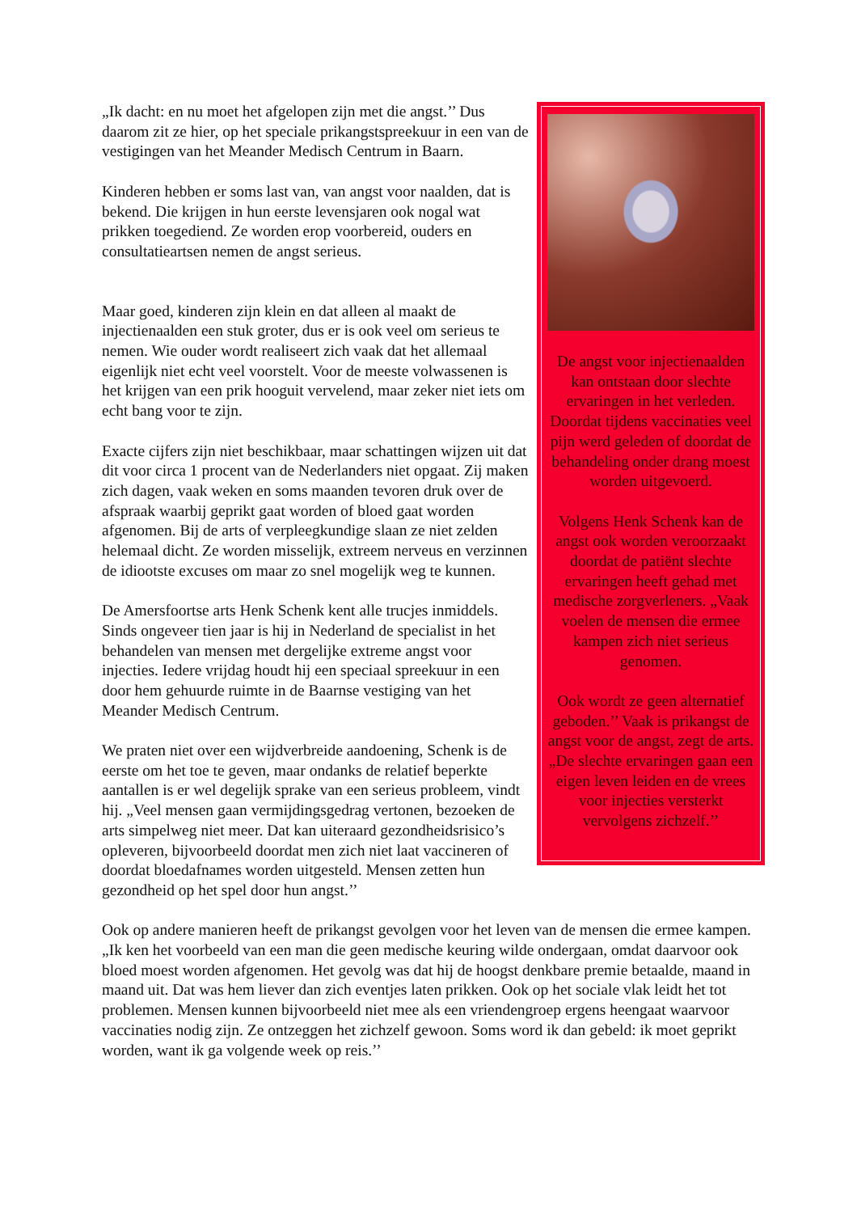De angst voor injectienaalden kan ontstaan door slechte ervaringen in het verleden. Doordat tijdens vaccinaties veel pijn werd geleden of doordat de behandeling onder drang moest worden uitgevoerd.
Volgens Henk Schenk kan de angst ook worden veroorzaakt doordat de patiënt slechte ervaringen heeft gehad met medische zorgverleners. „Vaak voelen de mensen die ermee kampen zich niet serieus genomen.
Ook wordt ze geen alternatief geboden.’’ Vaak is prikangst de angst voor de angst, zegt de arts. „De slechte ervaringen gaan een eigen leven leiden en de vrees voor injecties versterkt vervolgens zichzelf.’’
„Ik dacht: en nu moet het afgelopen zijn met die angst.’’ Dus daarom zit ze hier, op het speciale prikangstspreekuur in een van de vestigingen van het Meander Medisch Centrum in Baarn.
Kinderen hebben er soms last van, van angst voor naalden, dat is bekend. Die krijgen in hun eerste levensjaren ook nogal wat prikken toegediend. Ze worden erop voorbereid, ouders en consultatieartsen nemen de angst serieus.
Maar goed, kinderen zijn klein en dat alleen al maakt de injectienaalden een stuk groter, dus er is ook veel om serieus te nemen. Wie ouder wordt realiseert zich vaak dat het allemaal eigenlijk niet echt veel voorstelt. Voor de meeste volwassenen is het krijgen van een prik hooguit vervelend, maar zeker niet iets om echt bang voor te zijn.
Exacte cijfers zijn niet beschikbaar, maar schattingen wijzen uit dat dit voor circa 1 procent van de Nederlanders niet opgaat. Zij maken zich dagen, vaak weken en soms maanden tevoren druk over de afspraak waarbij geprikt gaat worden of bloed gaat worden afgenomen. Bij de arts of verpleegkundige slaan ze niet zelden helemaal dicht. Ze worden misselijk, extreem nerveus en verzinnen de idiootste excuses om maar zo snel mogelijk weg te kunnen.
De Amersfoortse arts Henk Schenk kent alle trucjes inmiddels. Sinds ongeveer tien jaar is hij in Nederland de specialist in het behandelen van mensen met dergelijke extreme angst voor injecties. Iedere vrijdag houdt hij een speciaal spreekuur in een door hem gehuurde ruimte in de Baarnse vestiging van het Meander Medisch Centrum.
We praten niet over een wijdverbreide aandoening, Schenk is de eerste om het toe te geven, maar ondanks de relatief beperkte aantallen is er wel degelijk sprake van een serieus probleem, vindt hij. „Veel mensen gaan vermijdingsgedrag vertonen, bezoeken de arts simpelweg niet meer. Dat kan uiteraard gezondheidsrisico’s opleveren, bijvoorbeeld doordat men zich niet laat vaccineren of doordat bloedafnames worden uitgesteld. Mensen zetten hun gezondheid op het spel door hun angst.’’
Ook op andere manieren heeft de prikangst gevolgen voor het leven van de mensen die ermee kampen. „Ik ken het voorbeeld van een man die geen medische keuring wilde ondergaan, omdat daarvoor ook bloed moest worden afgenomen. Het gevolg was dat hij de hoogst denkbare premie betaalde, maand in maand uit. Dat was hem liever dan zich eventjes laten prikken. Ook op het sociale vlak leidt het tot problemen. Mensen kunnen bijvoorbeeld niet mee als een vriendengroep ergens heengaat waarvoor vaccinaties nodig zijn. Ze ontzeggen het zichzelf gewoon. Soms word ik dan gebeld: ik moet geprikt worden, want ik ga volgende week op reis.’’